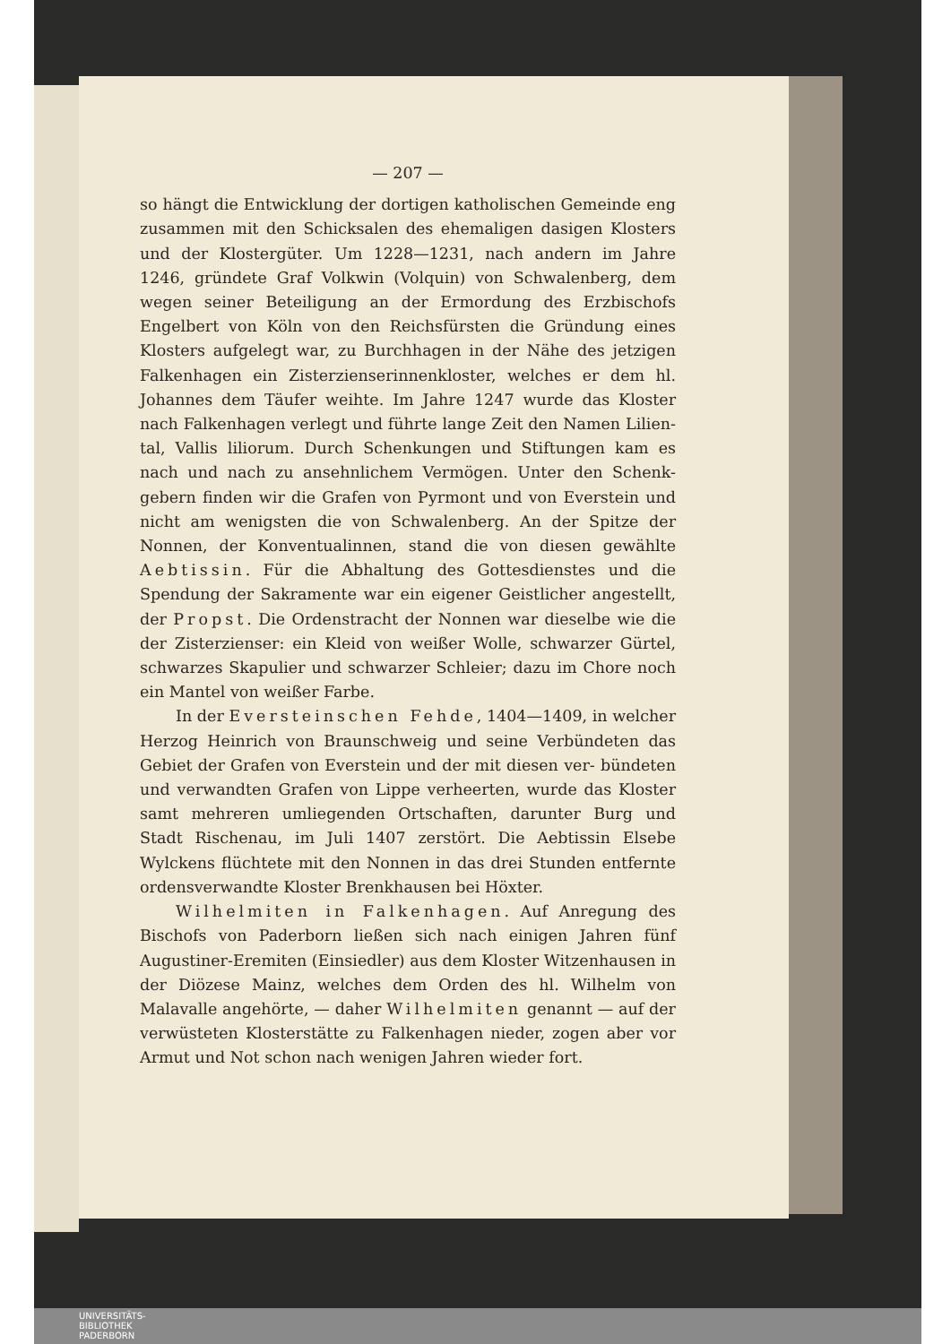— 207 —
so hängt die Entwicklung der dortigen katholischen Gemeinde eng zusammen mit den Schicksalen des ehemaligen dasigen Klosters und der Klostergüter. Um 1228—1231, nach andern im Jahre 1246, gründete Graf Volkwin (Volquin) von Schwalenberg, dem wegen seiner Beteiligung an der Ermordung des Erzbischofs Engelbert von Köln von den Reichsfürsten die Gründung eines Klosters aufgelegt war, zu Burchhagen in der Nähe des jetzigen Falkenhagen ein Zisterzienserinnenkloster, welches er dem hl. Johannes dem Täufer weihte. Im Jahre 1247 wurde das Kloster nach Falkenhagen verlegt und führte lange Zeit den Namen Lilien- tal, Vallis liliorum. Durch Schenkungen und Stiftungen kam es nach und nach zu ansehnlichem Vermögen. Unter den Schenk- gebern finden wir die Grafen von Pyrmont und von Everstein und nicht am wenigsten die von Schwalenberg. An der Spitze der Nonnen, der Konventualinnen, stand die von diesen gewählte Aebtissin. Für die Abhaltung des Gottesdienstes und die Spendung der Sakramente war ein eigener Geistlicher angestellt, der Propst. Die Ordenstracht der Nonnen war dieselbe wie die der Zisterzienser: ein Kleid von weißer Wolle, schwarzer Gürtel, schwarzes Skapulier und schwarzer Schleier; dazu im Chore noch ein Mantel von weißer Farbe.
In der Eversteinschen Fehde, 1404—1409, in welcher Herzog Heinrich von Braunschweig und seine Verbündeten das Gebiet der Grafen von Everstein und der mit diesen ver- bündeten und verwandten Grafen von Lippe verheerten, wurde das Kloster samt mehreren umliegenden Ortschaften, darunter Burg und Stadt Rischenau, im Juli 1407 zerstört. Die Aebtissin Elsebe Wylckens flüchtete mit den Nonnen in das drei Stunden entfernte ordensverwandte Kloster Brenkhausen bei Höxter.
Wilhelmiten in Falkenhagen. Auf Anregung des Bischofs von Paderborn ließen sich nach einigen Jahren fünf Augustiner-Eremiten (Einsiedler) aus dem Kloster Witzenhausen in der Diözese Mainz, welches dem Orden des hl. Wilhelm von Malavalle angehörte, — daher Wilhelmiten genannt — auf der verwüsteten Klosterstätte zu Falkenhagen nieder, zogen aber vor Armut und Not schon nach wenigen Jahren wieder fort.
UNIVERSITÄTS-
BIBLIOTHEK
PADERBORN